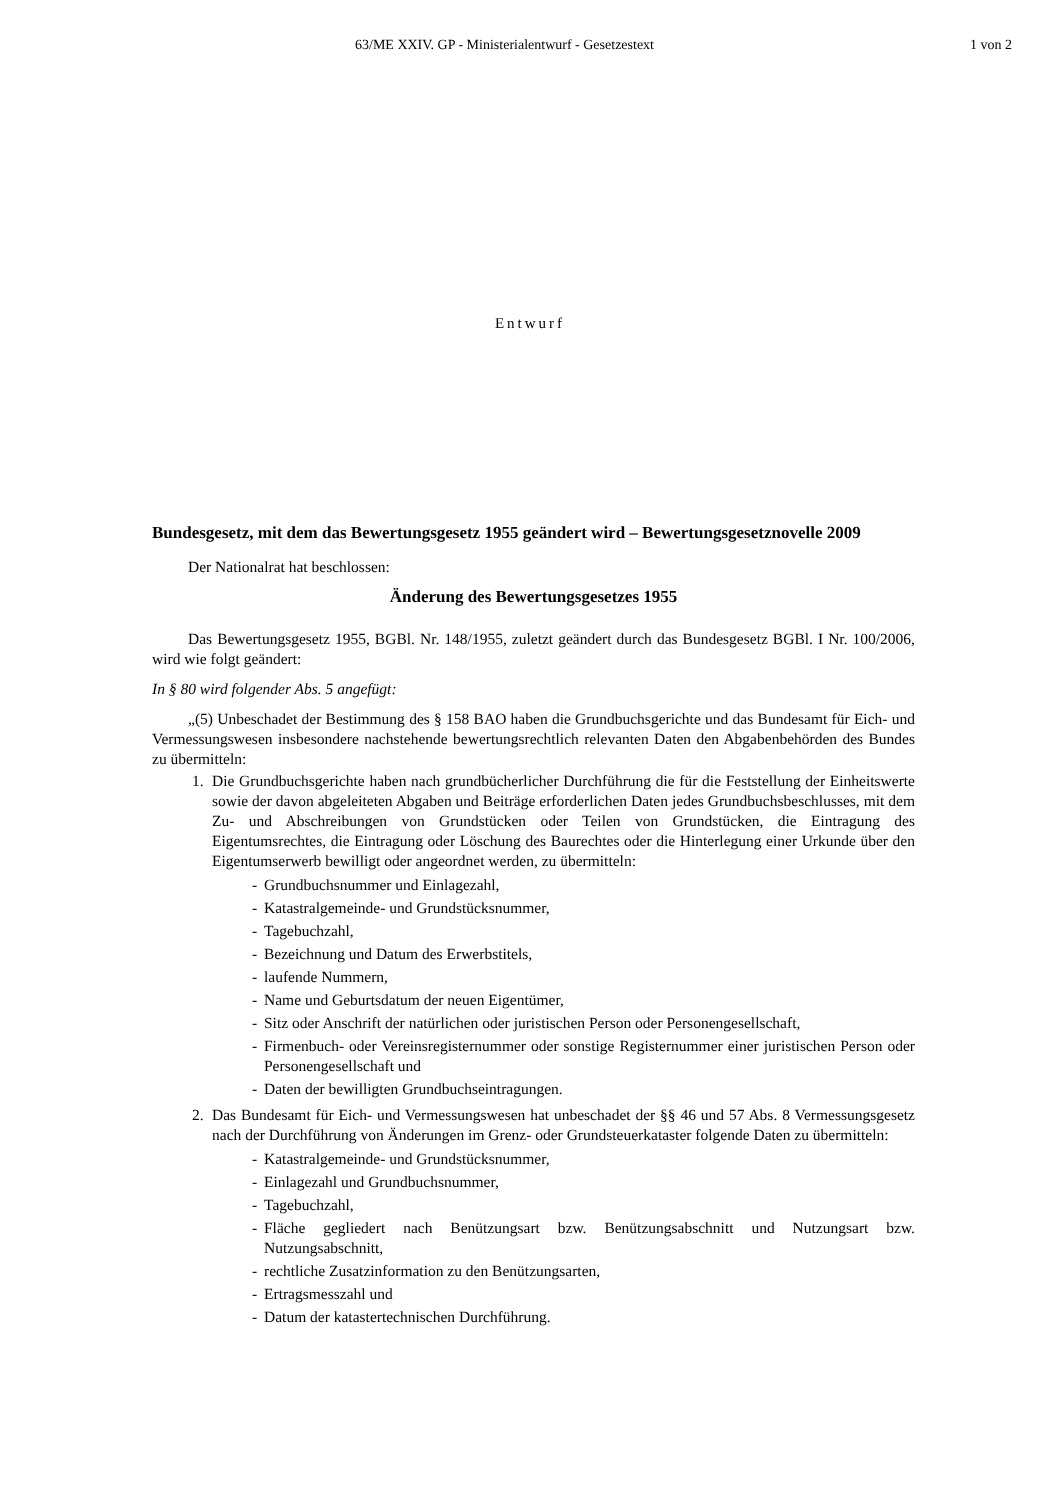63/ME XXIV. GP - Ministerialentwurf - Gesetzestext 1 von 2
Entwurf
Bundesgesetz, mit dem das Bewertungsgesetz 1955 geändert wird – Bewertungsgesetznovelle 2009
Der Nationalrat hat beschlossen:
Änderung des Bewertungsgesetzes 1955
Das Bewertungsgesetz 1955, BGBl. Nr. 148/1955, zuletzt geändert durch das Bundesgesetz BGBl. I Nr. 100/2006, wird wie folgt geändert:
In § 80 wird folgender Abs. 5 angefügt:
„(5) Unbeschadet der Bestimmung des § 158 BAO haben die Grundbuchsgerichte und das Bundesamt für Eich- und Vermessungswesen insbesondere nachstehende bewertungsrechtlich relevanten Daten den Abgabenbehörden des Bundes zu übermitteln:
1. Die Grundbuchsgerichte haben nach grundbücherlicher Durchführung die für die Feststellung der Einheitswerte sowie der davon abgeleiteten Abgaben und Beiträge erforderlichen Daten jedes Grundbuchsbeschlusses, mit dem Zu- und Abschreibungen von Grundstücken oder Teilen von Grundstücken, die Eintragung des Eigentumsrechtes, die Eintragung oder Löschung des Baurechtes oder die Hinterlegung einer Urkunde über den Eigentumserwerb bewilligt oder angeordnet werden, zu übermitteln:
- Grundbuchsnummer und Einlagezahl,
- Katastralgemeinde- und Grundstücksnummer,
- Tagebuchzahl,
- Bezeichnung und Datum des Erwerbstitels,
- laufende Nummern,
- Name und Geburtsdatum der neuen Eigentümer,
- Sitz oder Anschrift der natürlichen oder juristischen Person oder Personengesellschaft,
- Firmenbuch- oder Vereinsregisternummer oder sonstige Registernummer einer juristischen Person oder Personengesellschaft und
- Daten der bewilligten Grundbuchseintragungen.
2. Das Bundesamt für Eich- und Vermessungswesen hat unbeschadet der §§ 46 und 57 Abs. 8 Vermessungsgesetz nach der Durchführung von Änderungen im Grenz- oder Grundsteuerkataster folgende Daten zu übermitteln:
- Katastralgemeinde- und Grundstücksnummer,
- Einlagezahl und Grundbuchsnummer,
- Tagebuchzahl,
- Fläche gegliedert nach Benützungsart bzw. Benützungsabschnitt und Nutzungsart bzw. Nutzungsabschnitt,
- rechtliche Zusatzinformation zu den Benützungsarten,
- Ertragsmesszahl und
- Datum der katastertechnischen Durchführung.